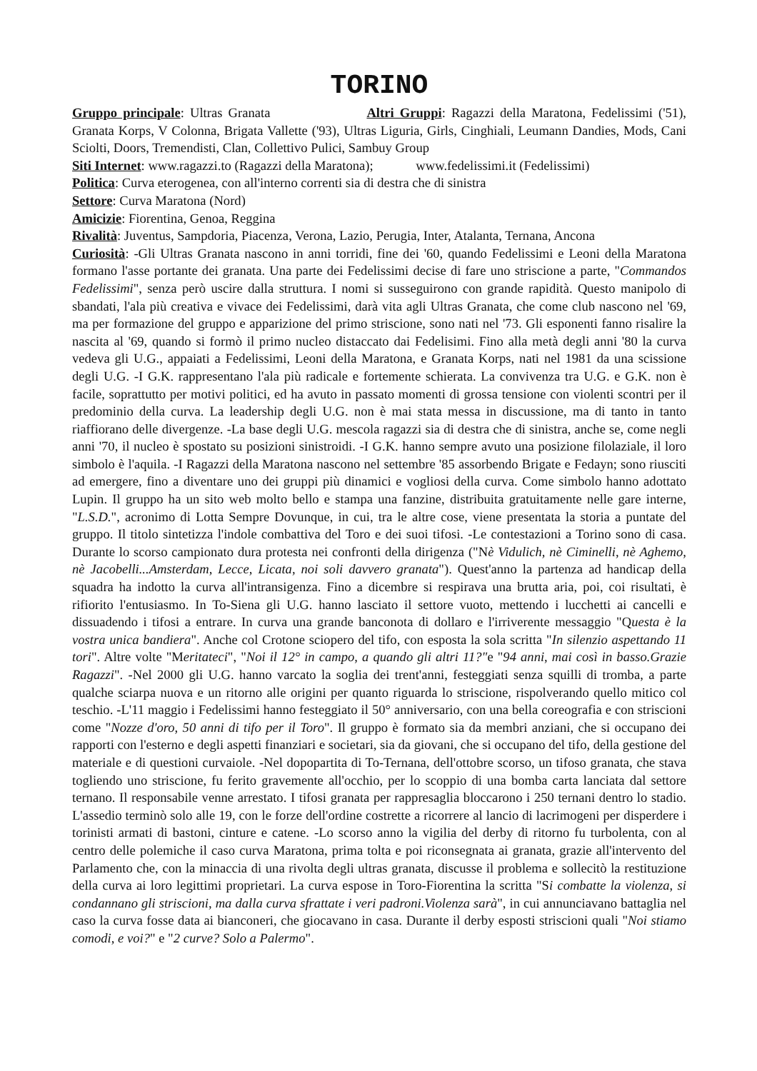TORINO
Gruppo principale: Ultras Granata Altri Gruppi: Ragazzi della Maratona, Fedelissimi ('51), Granata Korps, V Colonna, Brigata Vallette ('93), Ultras Liguria, Girls, Cinghiali, Leumann Dandies, Mods, Cani Sciolti, Doors, Tremendisti, Clan, Collettivo Pulici, Sambuy Group
Siti Internet: www.ragazzi.to (Ragazzi della Maratona); www.fedelissimi.it (Fedelissimi)
Politica: Curva eterogenea, con all'interno correnti sia di destra che di sinistra
Settore: Curva Maratona (Nord)
Amicizie: Fiorentina, Genoa, Reggina
Rivalità: Juventus, Sampdoria, Piacenza, Verona, Lazio, Perugia, Inter, Atalanta, Ternana, Ancona
Curiosità: -Gli Ultras Granata nascono in anni torridi, fine dei '60, quando Fedelissimi e Leoni della Maratona formano l'asse portante dei granata. Una parte dei Fedelissimi decise di fare uno striscione a parte, "Commandos Fedelissimi", senza però uscire dalla struttura. I nomi si susseguirono con grande rapidità. Questo manipolo di sbandati, l'ala più creativa e vivace dei Fedelissimi, darà vita agli Ultras Granata, che come club nascono nel '69, ma per formazione del gruppo e apparizione del primo striscione, sono nati nel '73. Gli esponenti fanno risalire la nascita al '69, quando si formò il primo nucleo distaccato dai Fedelisimi. Fino alla metà degli anni '80 la curva vedeva gli U.G., appaiati a Fedelissimi, Leoni della Maratona, e Granata Korps, nati nel 1981 da una scissione degli U.G. -I G.K. rappresentano l'ala più radicale e fortemente schierata. La convivenza tra U.G. e G.K. non è facile, soprattutto per motivi politici, ed ha avuto in passato momenti di grossa tensione con violenti scontri per il predominio della curva. La leadership degli U.G. non è mai stata messa in discussione, ma di tanto in tanto riaffiorano delle divergenze. -La base degli U.G. mescola ragazzi sia di destra che di sinistra, anche se, come negli anni '70, il nucleo è spostato su posizioni sinistroidi. -I G.K. hanno sempre avuto una posizione filolaziale, il loro simbolo è l'aquila. -I Ragazzi della Maratona nascono nel settembre '85 assorbendo Brigate e Fedayn; sono riusciti ad emergere, fino a diventare uno dei gruppi più dinamici e vogliosi della curva. Come simbolo hanno adottato Lupin. Il gruppo ha un sito web molto bello e stampa una fanzine, distribuita gratuitamente nelle gare interne, "L.S.D.", acronimo di Lotta Sempre Dovunque, in cui, tra le altre cose, viene presentata la storia a puntate del gruppo. Il titolo sintetizza l'indole combattiva del Toro e dei suoi tifosi. -Le contestazioni a Torino sono di casa. Durante lo scorso campionato dura protesta nei confronti della dirigenza ("Nè Vidulich, nè Ciminelli, nè Aghemo, nè Jacobelli...Amsterdam, Lecce, Licata, noi soli davvero granata"). Quest'anno la partenza ad handicap della squadra ha indotto la curva all'intransigenza. Fino a dicembre si respirava una brutta aria, poi, coi risultati, è rifiorito l'entusiasmo. In To-Siena gli U.G. hanno lasciato il settore vuoto, mettendo i lucchetti ai cancelli e dissuadendo i tifosi a entrare. In curva una grande banconota di dollaro e l'irriverente messaggio "Questa è la vostra unica bandiera". Anche col Crotone sciopero del tifo, con esposta la sola scritta "In silenzio aspettando 11 tori". Altre volte "Meritateci", "Noi il 12° in campo, a quando gli altri 11?"e "94 anni, mai così in basso.Grazie Ragazzi". -Nel 2000 gli U.G. hanno varcato la soglia dei trent'anni, festeggiati senza squilli di tromba, a parte qualche sciarpa nuova e un ritorno alle origini per quanto riguarda lo striscione, rispolverando quello mitico col teschio. -L'11 maggio i Fedelissimi hanno festeggiato il 50° anniversario, con una bella coreografia e con striscioni come "Nozze d'oro, 50 anni di tifo per il Toro". Il gruppo è formato sia da membri anziani, che si occupano dei rapporti con l'esterno e degli aspetti finanziari e societari, sia da giovani, che si occupano del tifo, della gestione del materiale e di questioni curvaiole. -Nel dopopartita di To-Ternana, dell'ottobre scorso, un tifoso granata, che stava togliendo uno striscione, fu ferito gravemente all'occhio, per lo scoppio di una bomba carta lanciata dal settore ternano. Il responsabile venne arrestato. I tifosi granata per rappresaglia bloccarono i 250 ternani dentro lo stadio. L'assedio terminò solo alle 19, con le forze dell'ordine costrette a ricorrere al lancio di lacrimogeni per disperdere i torinisti armati di bastoni, cinture e catene. -Lo scorso anno la vigilia del derby di ritorno fu turbolenta, con al centro delle polemiche il caso curva Maratona, prima tolta e poi riconsegnata ai granata, grazie all'intervento del Parlamento che, con la minaccia di una rivolta degli ultras granata, discusse il problema e sollecitò la restituzione della curva ai loro legittimi proprietari. La curva espose in Toro-Fiorentina la scritta "Si combatte la violenza, si condannano gli striscioni, ma dalla curva sfrattate i veri padroni.Violenza sarà", in cui annunciavano battaglia nel caso la curva fosse data ai bianconeri, che giocavano in casa. Durante il derby esposti striscioni quali "Noi stiamo comodi, e voi?" e "2 curve? Solo a Palermo".